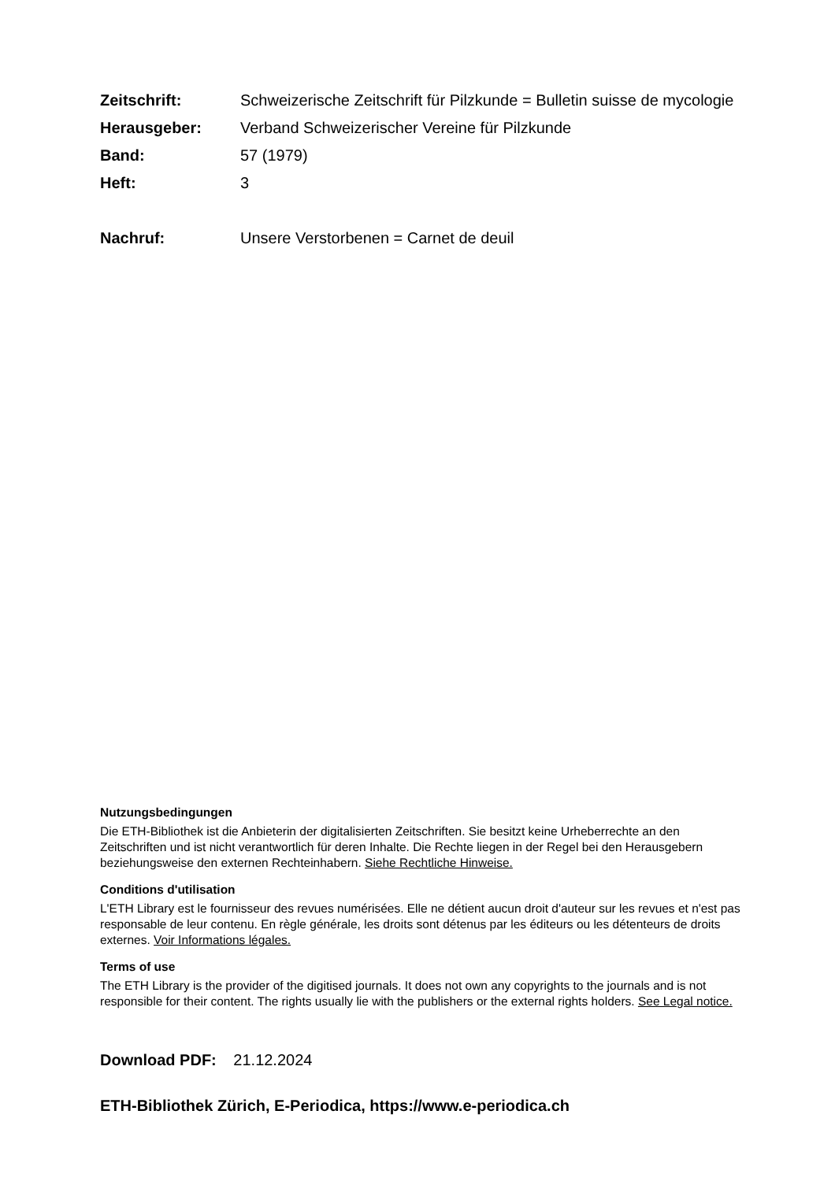Zeitschrift:
Schweizerische Zeitschrift für Pilzkunde = Bulletin suisse de mycologie
Herausgeber:
Verband Schweizerischer Vereine für Pilzkunde
Band: 57 (1979)
Heft: 3
Nachruf:
Unsere Verstorbenen = Carnet de deuil
Nutzungsbedingungen
Die ETH-Bibliothek ist die Anbieterin der digitalisierten Zeitschriften. Sie besitzt keine Urheberrechte an den Zeitschriften und ist nicht verantwortlich für deren Inhalte. Die Rechte liegen in der Regel bei den Herausgebern beziehungsweise den externen Rechteinhabern. Siehe Rechtliche Hinweise.
Conditions d'utilisation
L'ETH Library est le fournisseur des revues numérisées. Elle ne détient aucun droit d'auteur sur les revues et n'est pas responsable de leur contenu. En règle générale, les droits sont détenus par les éditeurs ou les détenteurs de droits externes. Voir Informations légales.
Terms of use
The ETH Library is the provider of the digitised journals. It does not own any copyrights to the journals and is not responsible for their content. The rights usually lie with the publishers or the external rights holders. See Legal notice.
Download PDF: 21.12.2024
ETH-Bibliothek Zürich, E-Periodica, https://www.e-periodica.ch